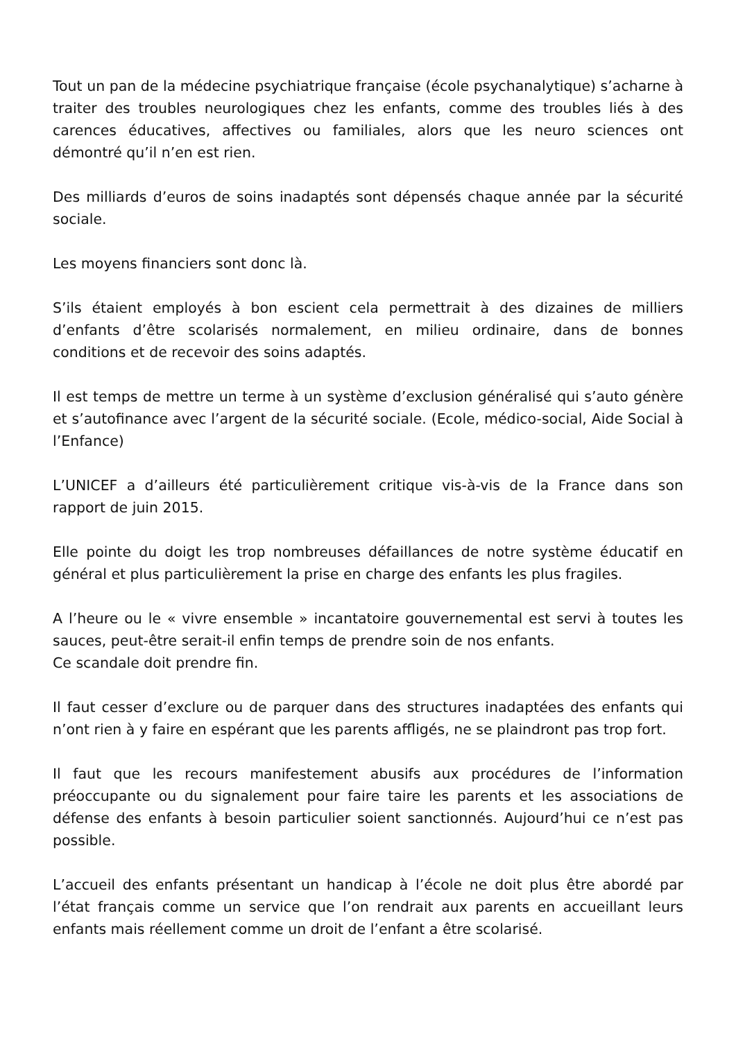Tout un pan de la médecine psychiatrique française (école psychanalytique) s’acharne à traiter des troubles neurologiques chez les enfants, comme des troubles liés à des carences éducatives, affectives ou familiales, alors que les neuro sciences ont démontré qu’il n’en est rien.
Des milliards d’euros de soins inadaptés sont dépensés chaque année par la sécurité sociale.
Les moyens financiers sont donc là.
S’ils étaient employés à bon escient cela permettrait à des dizaines de milliers d’enfants d’être scolarisés normalement, en milieu ordinaire, dans de bonnes conditions et de recevoir des soins adaptés.
Il est temps de mettre un terme à un système d’exclusion généralisé qui s’auto génère et s’autofinance avec l’argent de la sécurité sociale. (Ecole, médico-social, Aide Social à l’Enfance)
L’UNICEF a d’ailleurs été particulièrement critique vis-à-vis de la France dans son rapport de juin 2015.
Elle pointe du doigt les trop nombreuses défaillances de notre système éducatif en général et plus particulièrement la prise en charge des enfants les plus fragiles.
A l’heure ou le « vivre ensemble » incantatoire gouvernemental est servi à toutes les sauces, peut-être serait-il enfin temps de prendre soin de nos enfants.
Ce scandale doit prendre fin.
Il faut cesser d’exclure ou de parquer dans des structures inadaptées des enfants qui n’ont rien à y faire en espérant que les parents affligés, ne se plaindront pas trop fort.
Il faut que les recours manifestement abusifs aux procédures de l’information préoccupante ou du signalement pour faire taire les parents et les associations de défense des enfants à besoin particulier soient sanctionnés. Aujourd’hui ce n’est pas possible.
L’accueil des enfants présentant un handicap à l’école ne doit plus être abordé par l’état français comme un service que l’on rendrait aux parents en accueillant leurs enfants mais réellement comme un droit de l’enfant a être scolarisé.